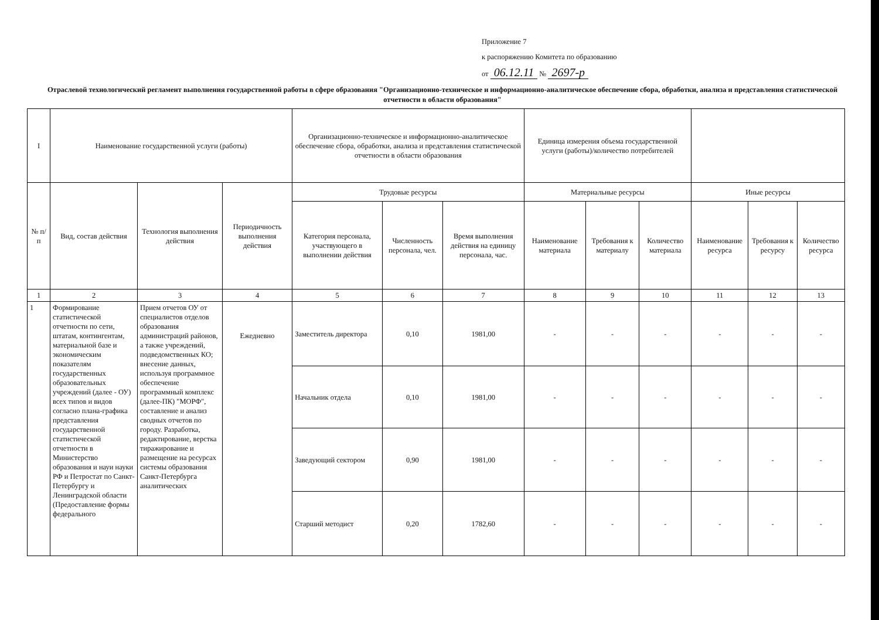Приложение 7
к распоряжению Комитета по образованию
от 06.12.11 № 2697-р
Отраслевой технологический регламент выполнения государственной работы в сфере образования "Организационно-техническое и информационно-аналитическое обеспечение сбора, обработки, анализа и представления статистической отчетности в области образования"
| I | Наименование государственной услуги (работы) | | | Организационно-техническое и информационно-аналитическое обеспечение сбора, обработки, анализа и представления статистической отчетности в области образования | | | Единица измерения объема государственной услуги (работы)/количество потребителей | | | | | |
| № п/п | Вид, состав действия | Технология выполнения действия | Периодичность выполнения действия | Трудовые ресурсы | | | Материальные ресурсы | | | Иные ресурсы | | |
| | | | | Категория персонала, участвующего в выполнении действия | Численность персонала, чел. | Время выполнения действия на единицу персонала, час. | Наименование материала | Требования к материалу | Количество материала | Наименование ресурса | Требования к ресурсу | Количество ресурса |
| 1 | 2 | 3 | 4 | 5 | 6 | 7 | 8 | 9 | 10 | 11 | 12 | 13 |
| 1 | Формирование статистической отчетности по сети, штатам, контингентам, материальной базе и экономическим показателям государственных образовательных учреждений (далее - ОУ) всех типов и видов согласно плана-графика представления государственной статистической отчетности в Министерство образования и науи науки РФ и Петростат по Санкт-Петербургу и Ленинградской области (Предоставление формы федерального | Прием отчетов ОУ от специалистов отделов образования администраций районов, а также учреждений, подведомственных КО; внесение данных, используя программное обеспечение программный комплекс (далее-ПК) "МОРФ", составление и анализ сводных отчетов по городу. Разработка, редактирование, верстка тиражирование и размещение на ресурсах системы образования Санкт-Петербурга аналитических | Ежедневно | Заместитель директора | 0,10 | 1981,00 | - | - | - | - | - | - |
| | | | | Начальник отдела | 0,10 | 1981,00 | - | - | - | - | - | - |
| | | | | Заведующий сектором | 0,90 | 1981,00 | - | - | - | - | - | - |
| | | | | Старший методист | 0,20 | 1782,60 | - | - | - | - | - | - |